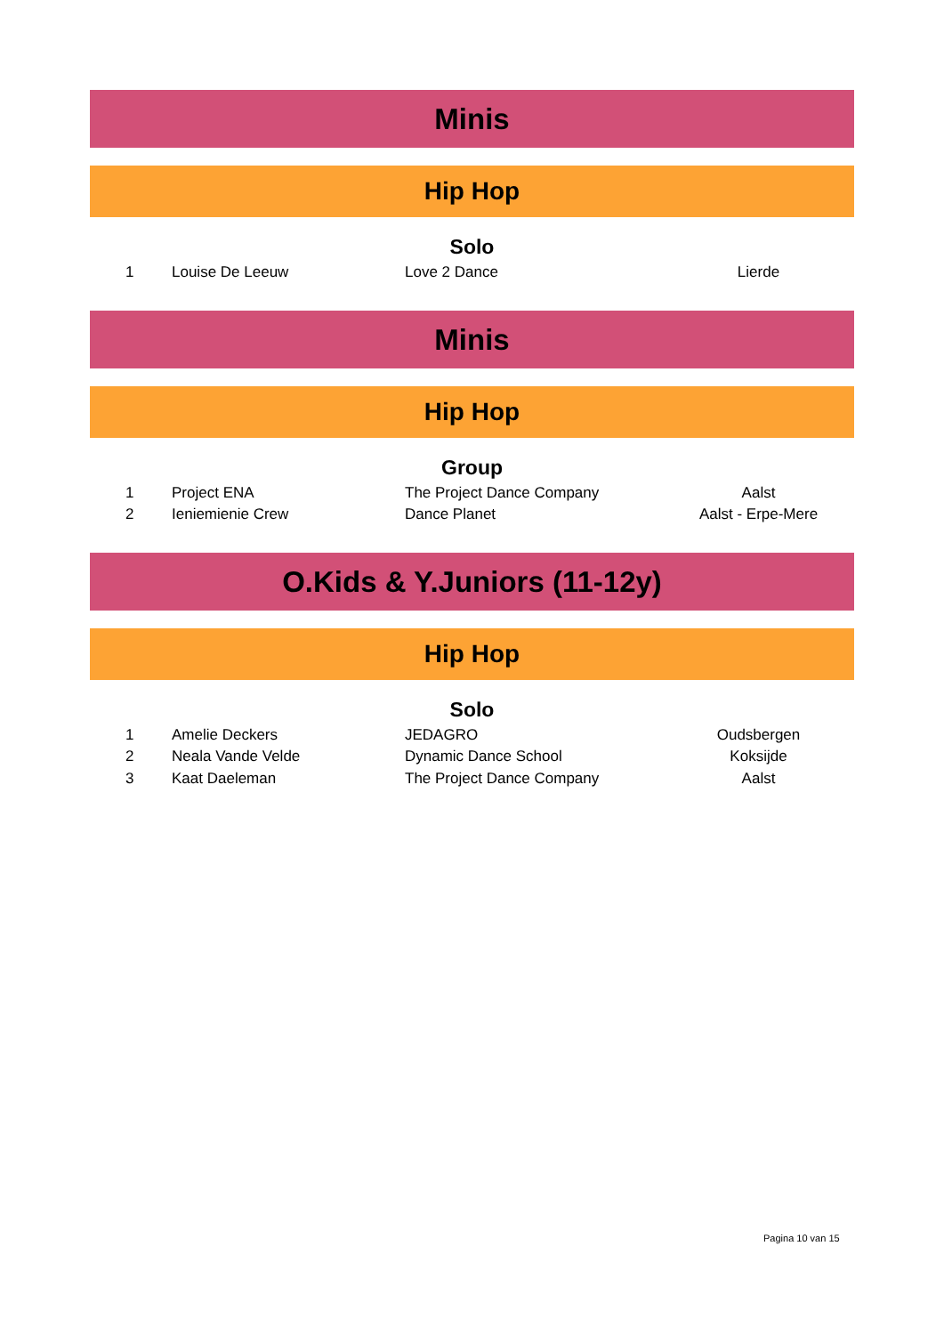Minis
Hip Hop
Solo
| 1 | Louise De Leeuw | Love 2 Dance | Lierde |
Minis
Hip Hop
Group
| 1 | Project ENA | The Project Dance Company | Aalst |
| 2 | Ieniemienie Crew | Dance Planet | Aalst - Erpe-Mere |
O.Kids & Y.Juniors (11-12y)
Hip Hop
Solo
| 1 | Amelie Deckers | JEDAGRO | Oudsbergen |
| 2 | Neala Vande Velde | Dynamic Dance School | Koksijde |
| 3 | Kaat Daeleman | The Project Dance Company | Aalst |
Pagina 10 van 15